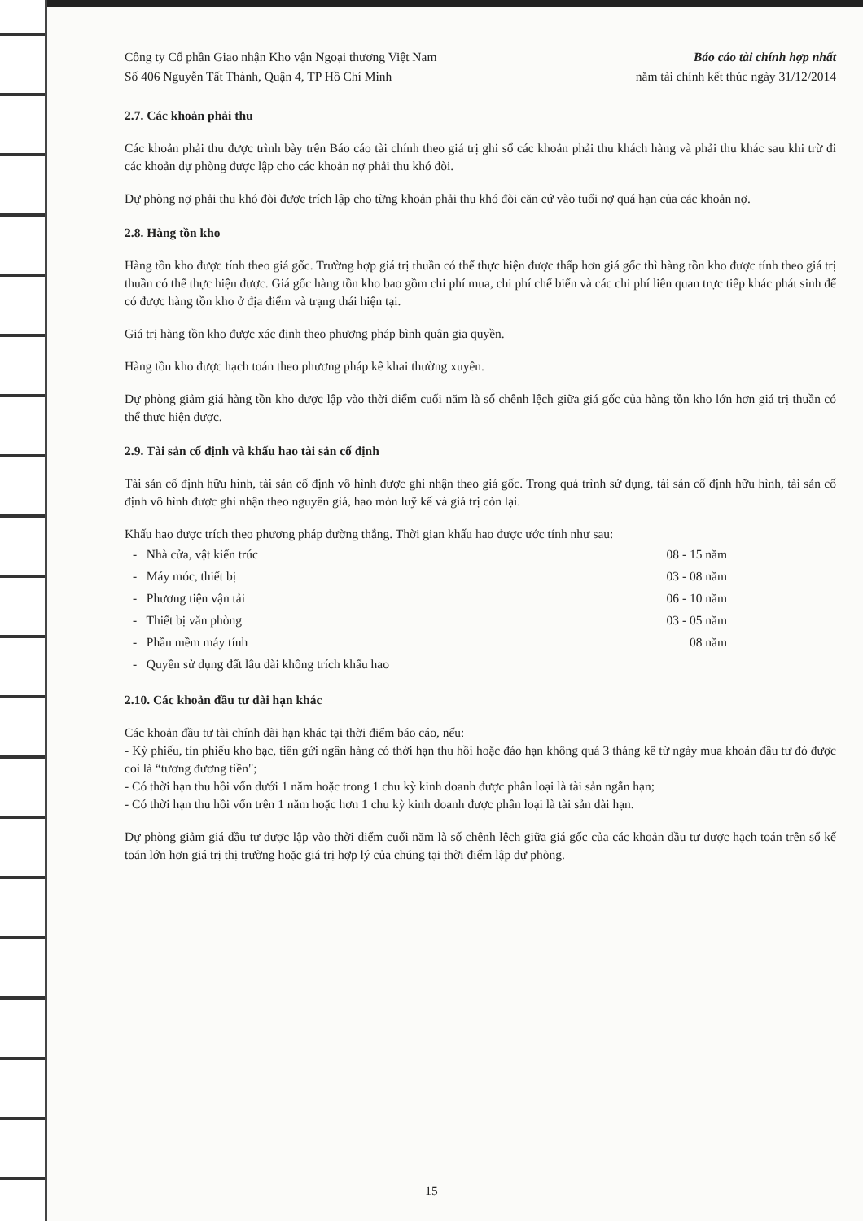Công ty Cổ phần Giao nhận Kho vận Ngoại thương Việt Nam
Số 406 Nguyễn Tất Thành, Quận 4, TP Hồ Chí Minh
Báo cáo tài chính hợp nhất
năm tài chính kết thúc ngày 31/12/2014
2.7. Các khoản phải thu
Các khoản phải thu được trình bày trên Báo cáo tài chính theo giá trị ghi sổ các khoản phải thu khách hàng và phải thu khác sau khi trừ đi các khoản dự phòng được lập cho các khoản nợ phải thu khó đòi.
Dự phòng nợ phải thu khó đòi được trích lập cho từng khoản phải thu khó đòi căn cứ vào tuổi nợ quá hạn của các khoản nợ.
2.8. Hàng tồn kho
Hàng tồn kho được tính theo giá gốc. Trường hợp giá trị thuần có thể thực hiện được thấp hơn giá gốc thì hàng tồn kho được tính theo giá trị thuần có thể thực hiện được. Giá gốc hàng tồn kho bao gồm chi phí mua, chi phí chế biến và các chi phí liên quan trực tiếp khác phát sinh để có được hàng tồn kho ở địa điểm và trạng thái hiện tại.
Giá trị hàng tồn kho được xác định theo phương pháp bình quân gia quyền.
Hàng tồn kho được hạch toán theo phương pháp kê khai thường xuyên.
Dự phòng giảm giá hàng tồn kho được lập vào thời điểm cuối năm là số chênh lệch giữa giá gốc của hàng tồn kho lớn hơn giá trị thuần có thể thực hiện được.
2.9. Tài sản cố định và khấu hao tài sản cố định
Tài sản cố định hữu hình, tài sản cố định vô hình được ghi nhận theo giá gốc. Trong quá trình sử dụng, tài sản cố định hữu hình, tài sản cố định vô hình được ghi nhận theo nguyên giá, hao mòn luỹ kế và giá trị còn lại.
Khấu hao được trích theo phương pháp đường thẳng. Thời gian khấu hao được ước tính như sau:
- Nhà cửa, vật kiến trúc 08 - 15 năm
- Máy móc, thiết bị 03 - 08 năm
- Phương tiện vận tải 06 - 10 năm
- Thiết bị văn phòng 03 - 05 năm
- Phần mềm máy tính 08 năm
- Quyền sử dụng đất lâu dài không trích khấu hao
2.10. Các khoản đầu tư dài hạn khác
Các khoản đầu tư tài chính dài hạn khác tại thời điểm báo cáo, nếu:
- Kỳ phiếu, tín phiếu kho bạc, tiền gửi ngân hàng có thời hạn thu hồi hoặc đáo hạn không quá 3 tháng kể từ ngày mua khoản đầu tư đó được coi là “tương đương tiền";
- Có thời hạn thu hồi vốn dưới 1 năm hoặc trong 1 chu kỳ kinh doanh được phân loại là tài sản ngắn hạn;
- Có thời hạn thu hồi vốn trên 1 năm hoặc hơn 1 chu kỳ kinh doanh được phân loại là tài sản dài hạn.
Dự phòng giảm giá đầu tư được lập vào thời điểm cuối năm là số chênh lệch giữa giá gốc của các khoản đầu tư được hạch toán trên sổ kế toán lớn hơn giá trị thị trường hoặc giá trị hợp lý của chúng tại thời điểm lập dự phòng.
15